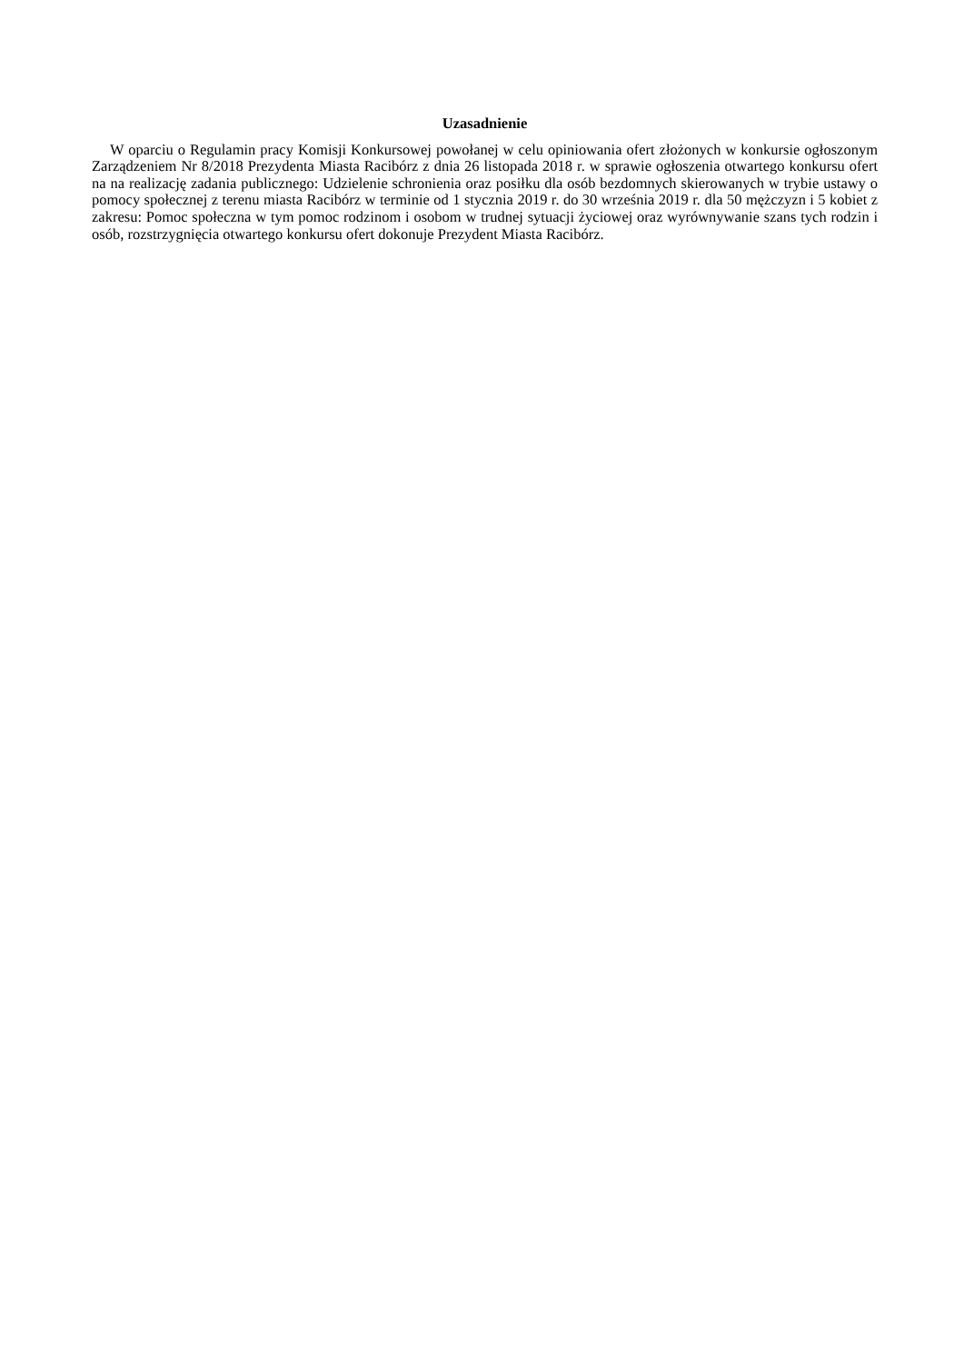Uzasadnienie
W oparciu o Regulamin pracy Komisji Konkursowej powołanej w celu opiniowania ofert złożonych w konkursie ogłoszonym Zarządzeniem Nr 8/2018 Prezydenta Miasta Racibórz z dnia 26 listopada 2018 r. w sprawie ogłoszenia otwartego konkursu ofert na na realizację zadania publicznego: Udzielenie schronienia oraz posiłku dla osób bezdomnych skierowanych w trybie ustawy o pomocy społecznej z terenu miasta Racibórz w terminie od 1 stycznia 2019 r. do 30 września 2019 r. dla 50 mężczyzn i 5 kobiet z zakresu: Pomoc społeczna w tym pomoc rodzinom i osobom w trudnej sytuacji życiowej oraz wyrównywanie szans tych rodzin i osób, rozstrzygnięcia otwartego konkursu ofert dokonuje Prezydent Miasta Racibórz.